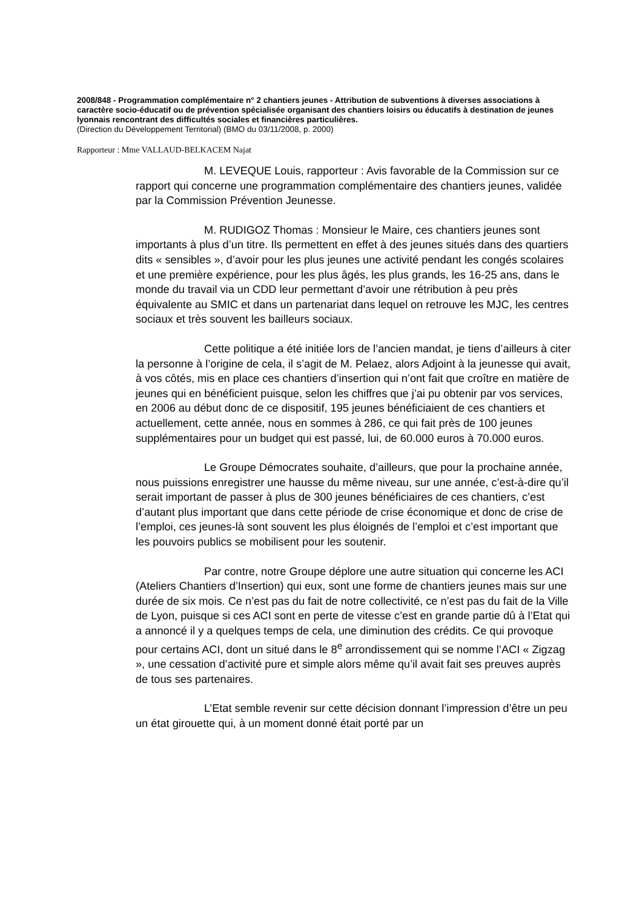2008/848 - Programmation complémentaire n° 2 chantiers jeunes - Attribution de subventions à diverses associations à caractère socio-éducatif ou de prévention spécialisée organisant des chantiers loisirs ou éducatifs à destination de jeunes lyonnais rencontrant des difficultés sociales et financières particulières.
(Direction du Développement Territorial) (BMO du 03/11/2008, p. 2000)
Rapporteur : Mme VALLAUD-BELKACEM Najat
M. LEVEQUE Louis, rapporteur : Avis favorable de la Commission sur ce rapport qui concerne une programmation complémentaire des chantiers jeunes, validée par la Commission Prévention Jeunesse.
M. RUDIGOZ Thomas : Monsieur le Maire, ces chantiers jeunes sont importants à plus d’un titre. Ils permettent en effet à des jeunes situés dans des quartiers dits « sensibles », d’avoir pour les plus jeunes une activité pendant les congés scolaires et une première expérience, pour les plus âgés, les plus grands, les 16-25 ans, dans le monde du travail via un CDD leur permettant d’avoir une rétribution à peu près équivalente au SMIC et dans un partenariat dans lequel on retrouve les MJC, les centres sociaux et très souvent les bailleurs sociaux.
Cette politique a été initiée lors de l’ancien mandat, je tiens d’ailleurs à citer la personne à l’origine de cela, il s’agit de M. Pelaez, alors Adjoint à la jeunesse qui avait, à vos côtés, mis en place ces chantiers d’insertion qui n’ont fait que croître en matière de jeunes qui en bénéficient puisque, selon les chiffres que j’ai pu obtenir par vos services, en 2006 au début donc de ce dispositif, 195 jeunes bénéficiaient de ces chantiers et actuellement, cette année, nous en sommes à 286, ce qui fait près de 100 jeunes supplémentaires pour un budget qui est passé, lui, de 60.000 euros à 70.000 euros.
Le Groupe Démocrates souhaite, d’ailleurs, que pour la prochaine année, nous puissions enregistrer une hausse du même niveau, sur une année, c’est-à-dire qu’il serait important de passer à plus de 300 jeunes bénéficiaires de ces chantiers, c’est d’autant plus important que dans cette période de crise économique et donc de crise de l’emploi, ces jeunes-là sont souvent les plus éloignés de l’emploi et c’est important que les pouvoirs publics se mobilisent pour les soutenir.
Par contre, notre Groupe déplore une autre situation qui concerne les ACI (Ateliers Chantiers d’Insertion) qui eux, sont une forme de chantiers jeunes mais sur une durée de six mois. Ce n’est pas du fait de notre collectivité, ce n’est pas du fait de la Ville de Lyon, puisque si ces ACI sont en perte de vitesse c’est en grande partie dû à l’Etat qui a annoncé il y a quelques temps de cela, une diminution des crédits. Ce qui provoque pour certains ACI, dont un situé dans le 8<sup>e</sup> arrondissement qui se nomme l’ACI « Zigzag », une cessation d’activité pure et simple alors même qu’il avait fait ses preuves auprès de tous ses partenaires.
L’Etat semble revenir sur cette décision donnant l’impression d’être un peu un état girouette qui, à un moment donné était porté par un